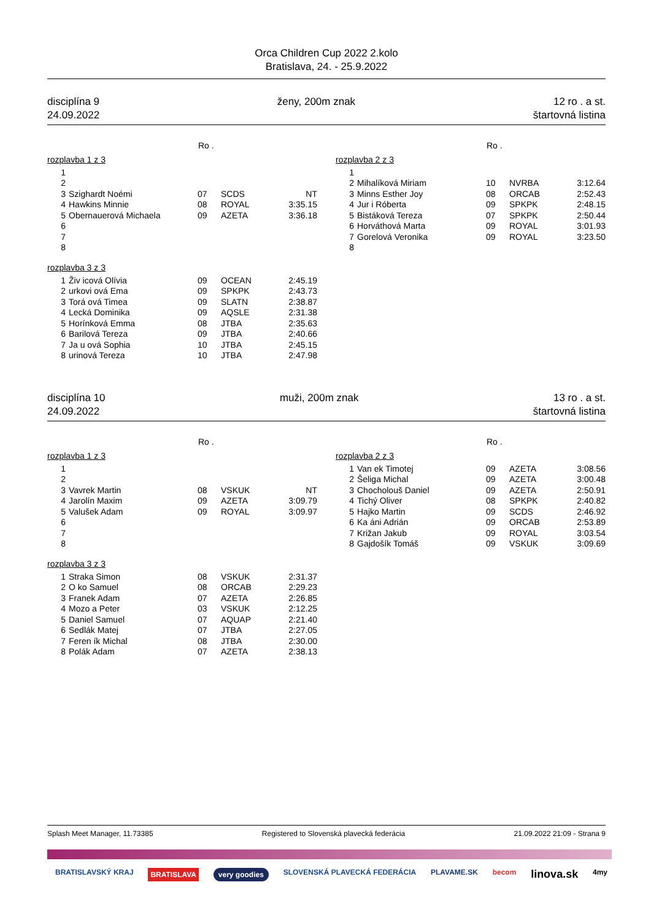Orca Children Cup 2022 2.kolo
Bratislava, 24. - 25.9.2022
disciplína 9
24.09.2022
ženy, 200m znak 12 ro . a st.
štartovná listina
| | | Ro . | | |
| --- | --- | --- | --- | --- |
| rozplavba 1 z 3 | | | | |
| 1 | | | | |
| 2 | | | | |
| 3 | Szighardt Noémi | 07 | SCDS | NT |
| 4 | Hawkins Minnie | 08 | ROYAL | 3:35.15 |
| 5 | Obernauerová Michaela | 09 | AZETA | 3:36.18 |
| 6 | | | | |
| 7 | | | | |
| 8 | | | | |
| rozplavba 3 z 3 | | | | |
| 1 | Živ icová Olívia | 09 | OCEAN | 2:45.19 |
| 2 | urkovi ová Ema | 09 | SPKPK | 2:43.73 |
| 3 | Torá ová Timea | 09 | SLATN | 2:38.87 |
| 4 | Lecká Dominika | 09 | AQSLE | 2:31.38 |
| 5 | Horínková Emma | 08 | JTBA | 2:35.63 |
| 6 | Barilová Tereza | 09 | JTBA | 2:40.66 |
| 7 | Ja u ová Sophia | 10 | JTBA | 2:45.15 |
| 8 | urinová Tereza | 10 | JTBA | 2:47.98 |
| | | Ro . | | |
| --- | --- | --- | --- | --- |
| rozplavba 2 z 3 | | | | |
| 1 | | | | |
| 2 | Mihalíková Miriam | 10 | NVRBA | 3:12.64 |
| 3 | Minns Esther Joy | 08 | ORCAB | 2:52.43 |
| 4 | Jur i Róberta | 09 | SPKPK | 2:48.15 |
| 5 | Bistáková Tereza | 07 | SPKPK | 2:50.44 |
| 6 | Horváthová Marta | 09 | ROYAL | 3:01.93 |
| 7 | Gorelová Veronika | 09 | ROYAL | 3:23.50 |
| 8 | | | | |
disciplína 10
24.09.2022
muži, 200m znak 13 ro . a st.
štartovná listina
| | | Ro . | | |
| --- | --- | --- | --- | --- |
| rozplavba 1 z 3 | | | | |
| 1 | | | | |
| 2 | | | | |
| 3 | Vavrek Martin | 08 | VSKUK | NT |
| 4 | Jarolín Maxim | 09 | AZETA | 3:09.79 |
| 5 | Valušek Adam | 09 | ROYAL | 3:09.97 |
| 6 | | | | |
| 7 | | | | |
| 8 | | | | |
| rozplavba 3 z 3 | | | | |
| 1 | Straka Simon | 08 | VSKUK | 2:31.37 |
| 2 | O ko Samuel | 08 | ORCAB | 2:29.23 |
| 3 | Franek Adam | 07 | AZETA | 2:26.85 |
| 4 | Mozo a Peter | 03 | VSKUK | 2:12.25 |
| 5 | Daniel Samuel | 07 | AQUAP | 2:21.40 |
| 6 | Sedlák Matej | 07 | JTBA | 2:27.05 |
| 7 | Feren ík Michal | 08 | JTBA | 2:30.00 |
| 8 | Polák Adam | 07 | AZETA | 2:38.13 |
| | | Ro . | | |
| --- | --- | --- | --- | --- |
| rozplavba 2 z 3 | | | | |
| 1 | Van ek Timotej | 09 | AZETA | 3:08.56 |
| 2 | Šeliga Michal | 09 | AZETA | 3:00.48 |
| 3 | Chocholouš Daniel | 09 | AZETA | 2:50.91 |
| 4 | Tichý Oliver | 08 | SPKPK | 2:40.82 |
| 5 | Hajko Martin | 09 | SCDS | 2:46.92 |
| 6 | Ka áni Adrián | 09 | ORCAB | 2:53.89 |
| 7 | Križan Jakub | 09 | ROYAL | 3:03.54 |
| 8 | Gajdošík Tomáš | 09 | VSKUK | 3:09.69 |
Splash Meet Manager, 11.73385 Registered to Slovenská plavecká federácia 21.09.2022 21:09 - Strana 9
BRATISLAVSKÝ KRAJ BRATISLAVA very goodies SLOVENSKÁ PLAVECKÁ FEDERÁCIA PLAVAME.SK becom linova.sk 4my